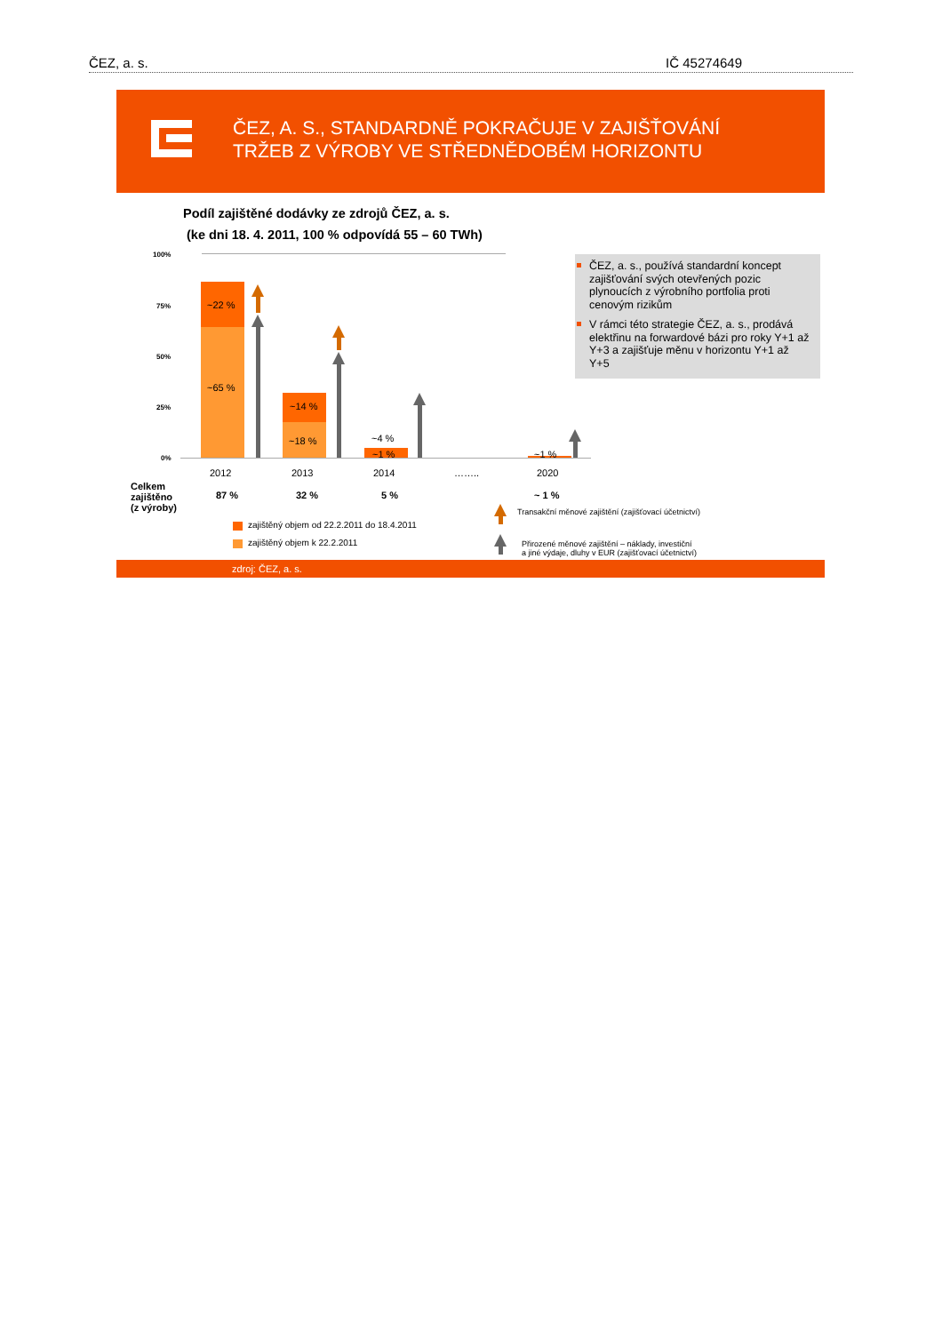ČEZ, a. s. IČ 45274649
ČEZ, A. S., STANDARDNĚ POKRAČUJE V ZAJIŠŤOVÁNÍ
TRŽEB Z VÝROBY VE STŘEDNĚDOBÉM HORIZONTU
Podíl zajištěné dodávky ze zdrojů ČEZ, a. s.
(ke dni 18. 4. 2011, 100 % odpovídá 55 – 60 TWh)
100%
75%
50%
25%
0%
~22 %
~65 %
~14 %
~18 % ~4 %
~1 % ~1 %
2012 2013 2014 …….. 2020
Celkem
zajištěno
(z výroby)
87 % 32 % 5 % ~ 1 %
Transakční měnové zajištění (zajišťovací účetnictví)
zajištěný objem od 22.2.2011 do 18.4.2011
zajištěný objem k 22.2.2011
Přirozené měnové zajištění – náklady, investiční
a jiné výdaje, dluhy v EUR (zajišťovací účetnictví)
ČEZ, a. s., používá standardní koncept zajišťování svých otevřených pozic plynoucích z výrobního portfolia proti cenovým rizikům
V rámci této strategie ČEZ, a. s., prodává elektřinu na forwardové bázi pro roky Y+1 až Y+3 a zajišťuje měnu v horizontu Y+1 až Y+5
zdroj: ČEZ, a. s.